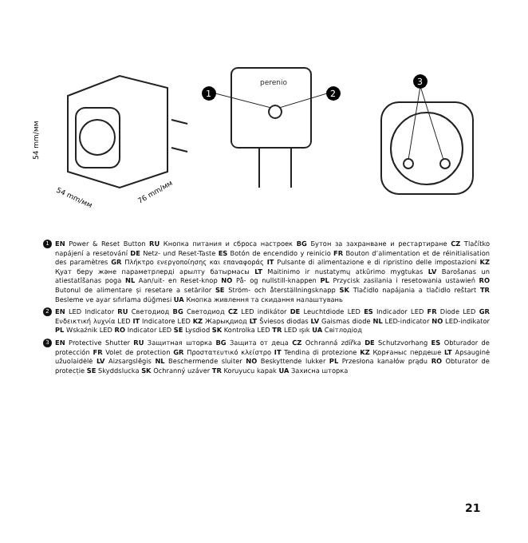1
2
3
perenio
54 mm/мм
54 mm/мм
76 mm/мм
1
EN Power & Reset Button RU Кнопка питания и сброса настроек BG Бутон за захранване и рестартиране CZ Tlačítko napájení a resetování DE Netz- und Reset-Taste ES Botón de encendido y reinicio FR Bouton d’alimentation et de réinitialisation des paramètres GR Πλήκτρο ενεργοποίησης και επαναφοράς IT Pulsante di alimentazione e di ripristino delle impostazioni KZ Қуат беру және параметрлерді арылту батырмасы LT Maitinimo ir nustatymų atkūrimo mygtukas LV Barošanas un atiestatīšanas poga NL Aan/uit- en Reset-knop NO På- og nullstill-knappen PL Przycisk zasilania i resetowania ustawień RO Butonul de alimentare și resetare a setărilor SE Ström- och återställningsknapp SK Tlačidlo napájania a tlačidlo reštart TR Besleme ve ayar sıfırlama düğmesi UA Кнопка живлення та скидання налаштувань
2
EN LED Indicator RU Светодиод BG Светодиод CZ LED indikátor DE Leuchtdiode LED ES Indicador LED FR Diode LED GR Ενδεικτική λυχνία LED IT Indicatore LED KZ Жарықдиод LT Šviesos diodas LV Gaismas diode NL LED-indicator NO LED-indikator PL Wskaźnik LED RO Indicator LED SE Lysdiod SK Kontrolka LED TR LED ışık UA Світлодіод
3
EN Protective Shutter RU Защитная шторка BG Защита от деца CZ Ochranná zdířka DE Schutzvorhang ES Obturador de protección FR Volet de protection GR Προστατευτικό κλείστρο IT Tendina di protezione KZ Қорғаныс пердеше LT Apsauginė užuolaidėlė LV Aizsargslēgis NL Beschermende sluiter NO Beskyttende lukker PL Przesłona kanałów prądu RO Obturator de protecție SE Skyddslucka SK Ochranný uzáver TR Koruyucu kapak UA Захисна шторка
21